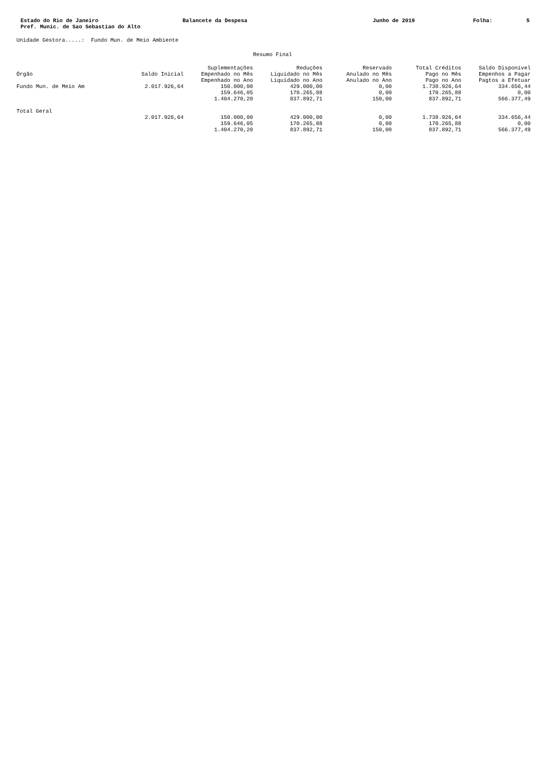| Estado do Rio de Janeiro Pref. Munic. de Sao Sebastiao do Alto | Balancete da Despesa | Junho de 2019 | Folha: | 5 |
Unidade Gestora.....: Fundo Mun. de Meio Ambiente
Resumo Final
| Órgão | Saldo Inicial | Suplementações Empenhado no Mês Empenhado no Ano | Reduções Liquidado no Mês Liquidado no Ano | Reservado Anulado no Mês Anulado no Ano | Total Créditos Pago no Mês Pago no Ano | Saldo Disponível Empenhos a Pagar Pagtos a Efetuar |
| --- | --- | --- | --- | --- | --- | --- |
| Fundo Mun. de Meio Am | 2.017.926,64 | 150.000,00 | 429.000,00 | 0,00 | 1.738.926,64 | 334.656,44 |
| | | 159.646,05 | 170.265,88 | 0,00 | 170.265,88 | 0,00 |
| | | 1.404.270,20 | 837.892,71 | 150,00 | 837.892,71 | 566.377,49 |
| Total Geral | | | | | | |
| | 2.017.926,64 | 150.000,00 | 429.000,00 | 0,00 | 1.738.926,64 | 334.656,44 |
| | | 159.646,05 | 170.265,88 | 0,00 | 170.265,88 | 0,00 |
| | | 1.404.270,20 | 837.892,71 | 150,00 | 837.892,71 | 566.377,49 |